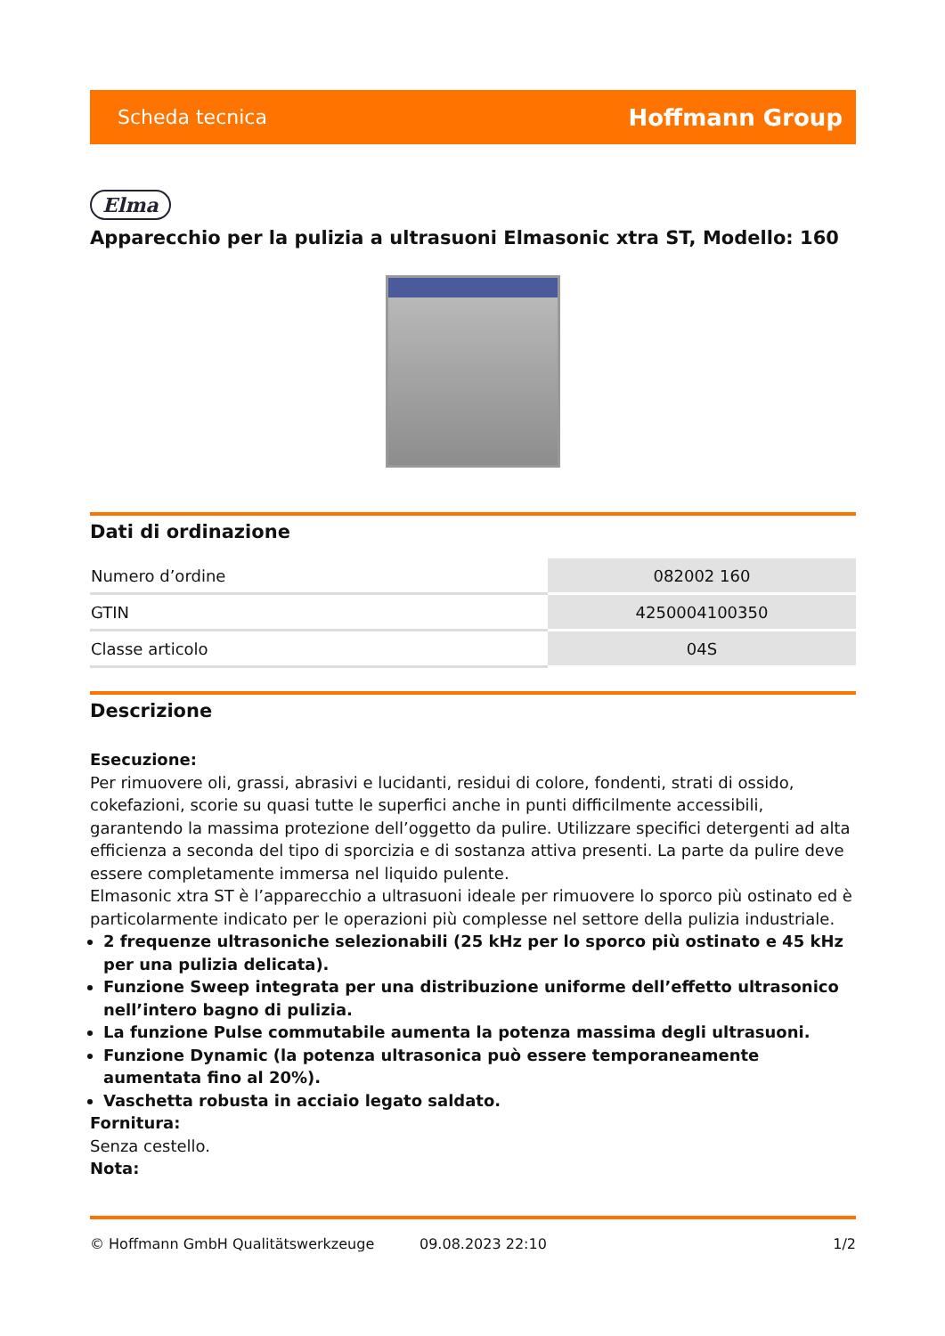Scheda tecnica Hoffmann Group
Elma
Apparecchio per la pulizia a ultrasuoni Elmasonic xtra ST, Modello: 160
Dati di ordinazione
| Numero d’ordine | 082002 160 |
| GTIN | 4250004100350 |
| Classe articolo | 04S |
Descrizione
Esecuzione:
Per rimuovere oli, grassi, abrasivi e lucidanti, residui di colore, fondenti, strati di ossido, cokefazioni, scorie su quasi tutte le superfici anche in punti difficilmente accessibili, garantendo la massima protezione dell’oggetto da pulire. Utilizzare specifici detergenti ad alta efficienza a seconda del tipo di sporcizia e di sostanza attiva presenti. La parte da pulire deve essere completamente immersa nel liquido pulente.
Elmasonic xtra ST è l’apparecchio a ultrasuoni ideale per rimuovere lo sporco più ostinato ed è particolarmente indicato per le operazioni più complesse nel settore della pulizia industriale.
2 frequenze ultrasoniche selezionabili (25 kHz per lo sporco più ostinato e 45 kHz per una pulizia delicata).
Funzione Sweep integrata per una distribuzione uniforme dell’effetto ultrasonico nell’intero bagno di pulizia.
La funzione Pulse commutabile aumenta la potenza massima degli ultrasuoni.
Funzione Dynamic (la potenza ultrasonica può essere temporaneamente aumentata fino al 20%).
Vaschetta robusta in acciaio legato saldato.
Fornitura:
Senza cestello.
Nota:
© Hoffmann GmbH Qualitätswerkzeuge 09.08.2023 22:10 1/2